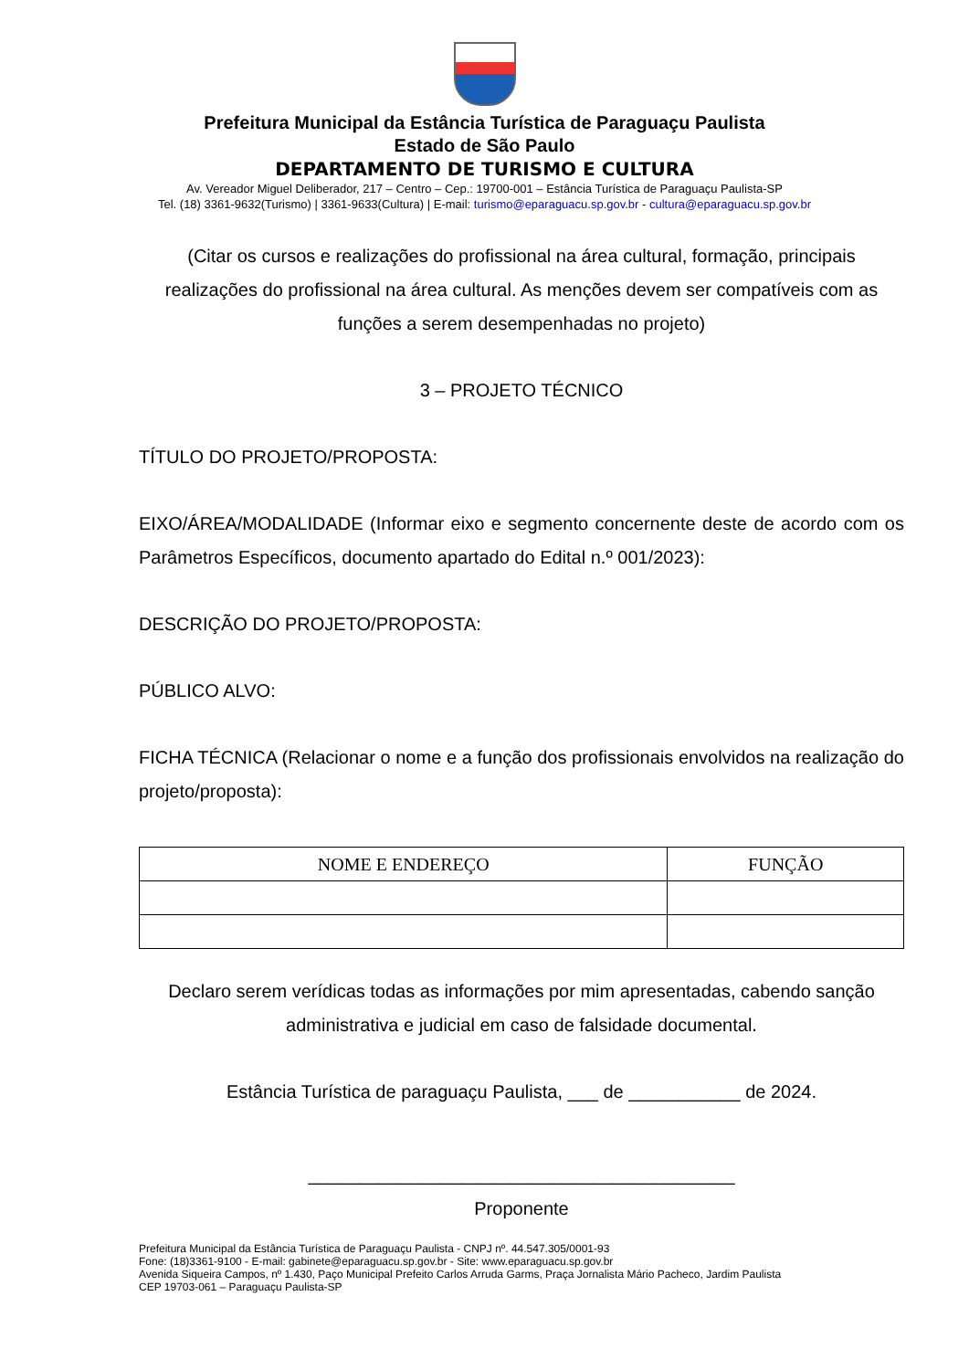Prefeitura Municipal da Estância Turística de Paraguaçu Paulista
Estado de São Paulo
DEPARTAMENTO DE TURISMO E CULTURA
Av. Vereador Miguel Deliberador, 217 – Centro – Cep.: 19700-001 – Estância Turística de Paraguaçu Paulista-SP
Tel. (18) 3361-9632(Turismo) | 3361-9633(Cultura) | E-mail: turismo@eparaguacu.sp.gov.br - cultura@eparaguacu.sp.gov.br
(Citar os cursos e realizações do profissional na área cultural, formação, principais realizações do profissional na área cultural. As menções devem ser compatíveis com as funções a serem desempenhadas no projeto)
3 – PROJETO TÉCNICO
TÍTULO DO PROJETO/PROPOSTA:
EIXO/ÁREA/MODALIDADE (Informar eixo e segmento concernente deste de acordo com os Parâmetros Específicos, documento apartado do Edital n.º 001/2023):
DESCRIÇÃO DO PROJETO/PROPOSTA:
PÚBLICO ALVO:
FICHA TÉCNICA (Relacionar o nome e a função dos profissionais envolvidos na realização do projeto/proposta):
| NOME E ENDEREÇO | FUNÇÃO |
| --- | --- |
Declaro serem verídicas todas as informações por mim apresentadas, cabendo sanção administrativa e judicial em caso de falsidade documental.
Estância Turística de paraguaçu Paulista, ___ de ___________ de 2024.
__________________________________________
Proponente
Prefeitura Municipal da Estância Turística de Paraguaçu Paulista - CNPJ nº. 44.547.305/0001-93
Fone: (18)3361-9100 - E-mail: gabinete@eparaguacu.sp.gov.br - Site: www.eparaguacu.sp.gov.br
Avenida Siqueira Campos, nº 1.430, Paço Municipal Prefeito Carlos Arruda Garms, Praça Jornalista Mário Pacheco, Jardim Paulista
CEP 19703-061 – Paraguaçu Paulista-SP